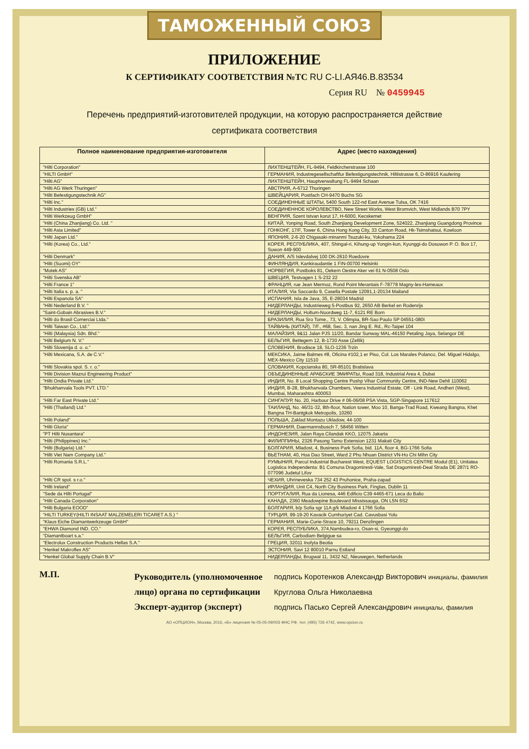ТАМОЖЕННЫЙ СОЮЗ
ПРИЛОЖЕНИЕ
К СЕРТИФИКАТУ СООТВЕТСТВИЯ №ТС RU C-LI.АЯ46.В.83534
Серия RU № 0459945
Перечень предприятий-изготовителей продукции, на которую распространяется действие
сертификата соответствия
| Полное наименование предприятия-изготовителя | Адрес (место нахождения) |
| --- | --- |
| "Hilti Corporation" | ЛИХТЕНШТЕЙН, FL-9494, Feldkircherstrasse 100 |
| "HILTI GmbH" | ГЕРМАНИЯ, Industregesellschaftfur Befestigungstechnik, Hiltistrasse 6, D-86916 Kaufering |
| "Hilti AG" | ЛИХТЕНШТЕЙН, Hauptverwaltung FL-9494 Schaan |
| "Hilti AG Werk Thuringen" | АВСТРИЯ, A-6712 Thuringen |
| "Hilti Befestigungstechnik AG" | ШВЕЙЦАРИЯ, Postfach CH-9470 Buchs SG |
| "Hilti Inc." | СОЕДИНЕННЫЕ ШТАТЫ, 5400 South 122-nd East Avenue Tulsa, OK 7416 |
| "Hilti Industries (GB) Ltd." | СОЕДИНЕННОЕ КОРОЛЕВСТВО, New Street Works, West Bromvich, West Midlands B70 7PY |
| "Hilti Werkzeug GmbH" | ВЕНГРИЯ, Szent Istvan korut 17, H-6000, Kecskemet |
| "Hilti (China Zhanjiang) Co. Ltd. " | КИТАЙ, Yonping Road, South Zhanjiang Development Zone, 524022, Zhanjiang Guangdong Province |
| "Hilti Asia Limited" | ГОНКОНГ, 17/F, Tower 6, China Hong Kong City, 33 Canton Road, Hk-Tsimshatsui, Kowloon |
| "Hilti Japan Ltd." | ЯПОНИЯ, 2-6-20 Chigasaki-minanmi Tsuzuki-ku, Yokohama 224 |
| "Hilti (Korea) Co., Ltd." | КОРЕЯ, РЕСПУБЛИКА, 407, Shingal-ri, Kihung-up Yongin-kun, Kyunggi-do Dosuwon P. O. Box 17, Suwon 449-900 |
| "Hilti Denmark" | ДАНИЯ, A/S Islevdalvej 100 DK-2610 Roedovre |
| "Hilti (Suomi) OY" | ФИНЛЯНДИЯ, Kankiraudantie 1 FIN-00700 Helsinki |
| "Motek AS" | НОРВЕГИЯ, Postboks 81, Oekern Oestre Aker vei 61 N-0508 Oslo |
| "Hilti Svenska AB" | ШВЕЦИЯ, Testvagen 1 S-232 22 |
| "Hilti France 1" | ФРАНЦИЯ, rue Jean Mermoz, Rond Point Merantais F-78778 Magny-les-Hameaux |
| "Hilti Italia s. p. a. " | ИТАЛИЯ, Via Saccardo 9, Casella Postale 12091,1-20134 Mailand |
| "Hilti Espanola SA" | ИСПАНИЯ, Isla de Java, 35, E-28034 Madrid |
| "Hilti Nederland B.V. " | НИДЕРЛАНДЫ, Industrieweg 5-Postbus 92, 2650 AB Berkel en Rodenrijs |
| "Saint-Gobain Abrasives B.V." | НИДЕРЛАНДЫ, Holtum-Noordweg 11-7, 6121 RE Born |
| "Hilti do Brasil Comerciai Ltda." | БРАЗИЛИЯ, Rua Sro Tome., 73, V. Olimpia, BR-Sao Paulo SP 04551-080I |
| "Hilti Taiwan Co., Ltd." | ТАЙВАНЬ (КИТАЙ), 7/F., #68, Sec. 3, nan Jing E. Rd., Rc-Taipei 104 |
| "Hilti (Malaysia) Sdn. Bhd." | МАЛАЙЗИЯ, 9&11 Jalan PJS 11/20, Bandar Sunway MAL-46150 Petaling Jaya, Selangor DE |
| "Hilti Belgium N. V." | БЕЛЬГИЯ, Bettegem 12, B-1730 Asse (Zellik) |
| "Hilti Slovenija d. o. o." | СЛОВЕНИЯ, Brodisce 18, SLO-1236 Trzin |
| "Hilti Mexicana, S.A. de C.V." | МЕКСИКА, Jaime Balmes #8, Oficina #102,1 er Piso, Col. Los Marales Polanco, Del. Miguel Hidalgo, MEX-Mexico City 11510 |
| "Hilti Slovakia spol. S. r. o." | СЛОВАКИЯ, Kopcianska 80, SR-85101 Bratislava |
| "Hilti Division Mazrui Engineering Product" | ОБЪЕДИНЕННЫЕ АРАБСКИЕ ЭМИРАТЫ, Road 318, Industrial Area 4, Dubai |
| "Hilti Ondia Private Ltd." | ИНДИЯ, No. 8 Local Shopping Centre Pushp Vihar Community Centre, IND-New Dehli 110062 |
| "Bhukhanvala Tools PVT. LTD." | ИНДИЯ, B-28, Bhukhanvala Chambers, Veera Industrial Estate, Off - Link Road, Andheri (West), Mumbai, Maharashtra 400053 |
| "Hilti Far East Private Ltd." | СИНГАПУР, No. 20, Harbour Drive # 06-06/08 PSA Vista, SGP-Singapore 117612 |
| "Hilti (Thailand) Ltd." | ТАИЛАНД, No. 46/31-32, 8th-floor, Nation tower, Moo 10, Banga-Trad Road, Kweang Bangna, Khet Bangna TH-Bantgkok Metropolis, 10260 |
| "Hilti Poland" | ПОЛЬША, Zaklad Montazu Ukladow, 44-100 |
| "Hilti Gloria" | ГЕРМАНИЯ, Daermannsbusch 7, 58456 Witten |
| "PT Hilti Nusantara" | ИНДОНЕЗИЯ, Jalan Raya Cilandak KKO, 12075 Jakarta |
| "Hilti (Philippines) Inc." | ФИЛИППИНЫ, 2326 Pasong Tamo Extension 1231 Makati City |
| "Hilti (Bulgaria) Ltd." | БОЛГАРИЯ, Mladost, 4, Business Park Sofia, bid. 11A, floor 4, BG-1766 Sofia |
| "Hilti Viet Nam Company Ltd." | ВЬЕТНАМ, 40, Hoa Dao Street, Ward 2 Phu Nhuan District VN-Ho Chi Mihn City |
| "Hilti Romania S.R.L." | РУМЫНИЯ, Parcul Industrial Bucharest West, EQUEST LOGISTICS CENTRE Modul (E1), Unitatea Logistica Independenta: B1 Comuna Dragomiresti-Vale, Sat Dragomiresti-Deal Strada DE 287/1 RO-077096 Judetul Lifov |
| "Hilti CR spol. s r.o." | ЧЕХИЯ, Uhrineveska 734 252 43 Pruhonice, Praha-zapad |
| "Hilti Ireland" | ИРЛАНДИЯ, Unit C4, North City Business Park, Finglas, Dublin 11 |
| "Sede da Hilti Portugal" | ПОРТУГАЛИЯ, Rua da Lionesa, 446 Edificio C39 4465-671 Leca do Balio |
| "Hilti Canada Corporation" | КАНАДА, 2360 Meadowpine Boulevard Mississauga, ON L5N 6S2 |
| "Hilti Bulgaria EOOD" | БОЛГАРИЯ, b/p Sofia sgr 11A g/k Mladost 4 1766 Sofia |
| "HILTI TURKEY(HILTI INSAAT MALZEMELERI TICARET A.S.) " | ТУРЦИЯ, 99-19-20 Kavacik Cumhuriyet Cad. Cavusbasi Yolu |
| "Klaus Eiche Diamantwerkzeuge GmbH" | ГЕРМАНИЯ, Marie-Curie-Strace 10, 79211 Denzlingen |
| "EHWA Diamond IND. CO." | КОРЕЯ, РЕСПУБЛИКА, 374,Nambudea-ro, Osan-si, Gyeonggi-do |
| "Diamantboart s.a." | БЕЛЬГИЯ, Carbodiam Belgigue sa |
| "Electrolux Construction Products Hellas S.A." | ГРЕЦИЯ, 32011 Inofyta Beotia |
| "Henkel Makroflex AS" | ЭСТОНИЯ, Savi 12 80010 Parnu Estland |
| "Henkel Global Supply Chain B.V" | НИДЕРЛАНДЫ, Brugwal 11, 3432 NZ, Nieuwegen, Netherlands |
М.П.
Руководитель (уполномоченное лицо) органа по сертификации
Эксперт-аудитор (эксперт)
подпись Коротенков Александр Викторович инициалы, фамилия
Круглова Ольга Николаевна
подпись Пасько Сергей Александрович инициалы, фамилия
АО «ОПЦИОН», Москва, 2016, «Б» лицензия № 05-05-09/003 ФНС РФ, тел. (495) 726 4742, www.opcion.ru